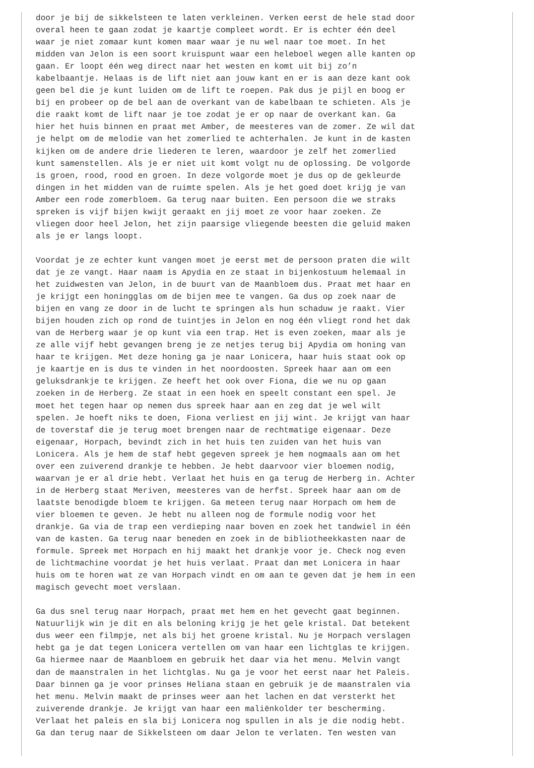door je bij de sikkelsteen te laten verkleinen. Verken eerst de hele stad door
overal heen te gaan zodat je kaartje compleet wordt. Er is echter één deel
waar je niet zomaar kunt komen maar waar je nu wel naar toe moet. In het
midden van Jelon is een soort kruispunt waar een heleboel wegen alle kanten op
gaan. Er loopt één weg direct naar het westen en komt uit bij zo’n
kabelbaantje. Helaas is de lift niet aan jouw kant en er is aan deze kant ook
geen bel die je kunt luiden om de lift te roepen. Pak dus je pijl en boog er
bij en probeer op de bel aan de overkant van de kabelbaan te schieten. Als je
die raakt komt de lift naar je toe zodat je er op naar de overkant kan. Ga
hier het huis binnen en praat met Amber, de meesteres van de zomer. Ze wil dat
je helpt om de melodie van het zomerlied te achterhalen. Je kunt in de kasten
kijken om de andere drie liederen te leren, waardoor je zelf het zomerlied
kunt samenstellen. Als je er niet uit komt volgt nu de oplossing. De volgorde
is groen, rood, rood en groen. In deze volgorde moet je dus op de gekleurde
dingen in het midden van de ruimte spelen. Als je het goed doet krijg je van
Amber een rode zomerbloem. Ga terug naar buiten. Een persoon die we straks
spreken is vijf bijen kwijt geraakt en jij moet ze voor haar zoeken. Ze
vliegen door heel Jelon, het zijn paarsige vliegende beesten die geluid maken
als je er langs loopt.

Voordat je ze echter kunt vangen moet je eerst met de persoon praten die wilt
dat je ze vangt. Haar naam is Apydia en ze staat in bijenkostuum helemaal in
het zuidwesten van Jelon, in de buurt van de Maanbloem dus. Praat met haar en
je krijgt een honingglas om de bijen mee te vangen. Ga dus op zoek naar de
bijen en vang ze door in de lucht te springen als hun schaduw je raakt. Vier
bijen houden zich op rond de tuintjes in Jelon en nog één vliegt rond het dak
van de Herberg waar je op kunt via een trap. Het is even zoeken, maar als je
ze alle vijf hebt gevangen breng je ze netjes terug bij Apydia om honing van
haar te krijgen. Met deze honing ga je naar Lonicera, haar huis staat ook op
je kaartje en is dus te vinden in het noordoosten. Spreek haar aan om een
geluksdrankje te krijgen. Ze heeft het ook over Fiona, die we nu op gaan
zoeken in de Herberg. Ze staat in een hoek en speelt constant een spel. Je
moet het tegen haar op nemen dus spreek haar aan en zeg dat je wel wilt
spelen. Je hoeft niks te doen, Fiona verliest en jij wint. Je krijgt van haar
de toverstaf die je terug moet brengen naar de rechtmatige eigenaar. Deze
eigenaar, Horpach, bevindt zich in het huis ten zuiden van het huis van
Lonicera. Als je hem de staf hebt gegeven spreek je hem nogmaals aan om het
over een zuiverend drankje te hebben. Je hebt daarvoor vier bloemen nodig,
waarvan je er al drie hebt. Verlaat het huis en ga terug de Herberg in. Achter
in de Herberg staat Meriven, meesteres van de herfst. Spreek haar aan om de
laatste benodigde bloem te krijgen. Ga meteen terug naar Horpach om hem de
vier bloemen te geven. Je hebt nu alleen nog de formule nodig voor het
drankje. Ga via de trap een verdieping naar boven en zoek het tandwiel in één
van de kasten. Ga terug naar beneden en zoek in de bibliotheekkasten naar de
formule. Spreek met Horpach en hij maakt het drankje voor je. Check nog even
de lichtmachine voordat je het huis verlaat. Praat dan met Lonicera in haar
huis om te horen wat ze van Horpach vindt en om aan te geven dat je hem in een
magisch gevecht moet verslaan.

Ga dus snel terug naar Horpach, praat met hem en het gevecht gaat beginnen.
Natuurlijk win je dit en als beloning krijg je het gele kristal. Dat betekent
dus weer een filmpje, net als bij het groene kristal. Nu je Horpach verslagen
hebt ga je dat tegen Lonicera vertellen om van haar een lichtglas te krijgen.
Ga hiermee naar de Maanbloem en gebruik het daar via het menu. Melvin vangt
dan de maanstralen in het lichtglas. Nu ga je voor het eerst naar het Paleis.
Daar binnen ga je voor prinses Heliana staan en gebruik je de maanstralen via
het menu. Melvin maakt de prinses weer aan het lachen en dat versterkt het
zuiverende drankje. Je krijgt van haar een maliënkolder ter bescherming.
Verlaat het paleis en sla bij Lonicera nog spullen in als je die nodig hebt.
Ga dan terug naar de Sikkelsteen om daar Jelon te verlaten. Ten westen van